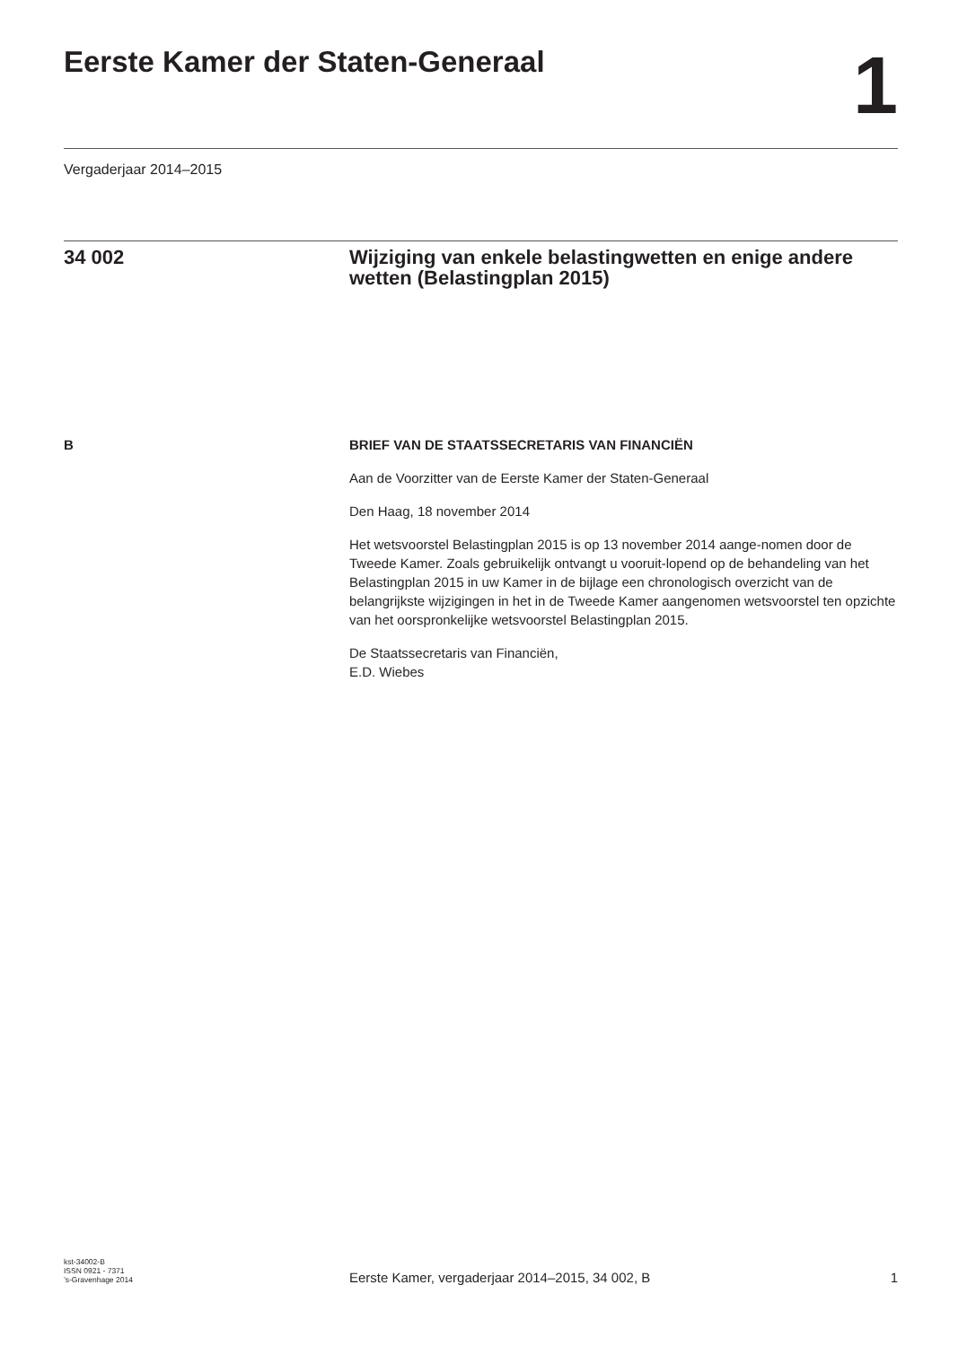Eerste Kamer der Staten-Generaal
1
Vergaderjaar 2014–2015
34 002 Wijziging van enkele belastingwetten en enige andere wetten (Belastingplan 2015)
B BRIEF VAN DE STAATSSECRETARIS VAN FINANCIËN
Aan de Voorzitter van de Eerste Kamer der Staten-Generaal
Den Haag, 18 november 2014
Het wetsvoorstel Belastingplan 2015 is op 13 november 2014 aange-nomen door de Tweede Kamer. Zoals gebruikelijk ontvangt u vooruit-lopend op de behandeling van het Belastingplan 2015 in uw Kamer in de bijlage een chronologisch overzicht van de belangrijkste wijzigingen in het in de Tweede Kamer aangenomen wetsvoorstel ten opzichte van het oorspronkelijke wetsvoorstel Belastingplan 2015.
De Staatssecretaris van Financiën,
E.D. Wiebes
kst-34002-B
ISSN 0921 - 7371
’s-Gravenhage 2014
Eerste Kamer, vergaderjaar 2014–2015, 34 002, B
1